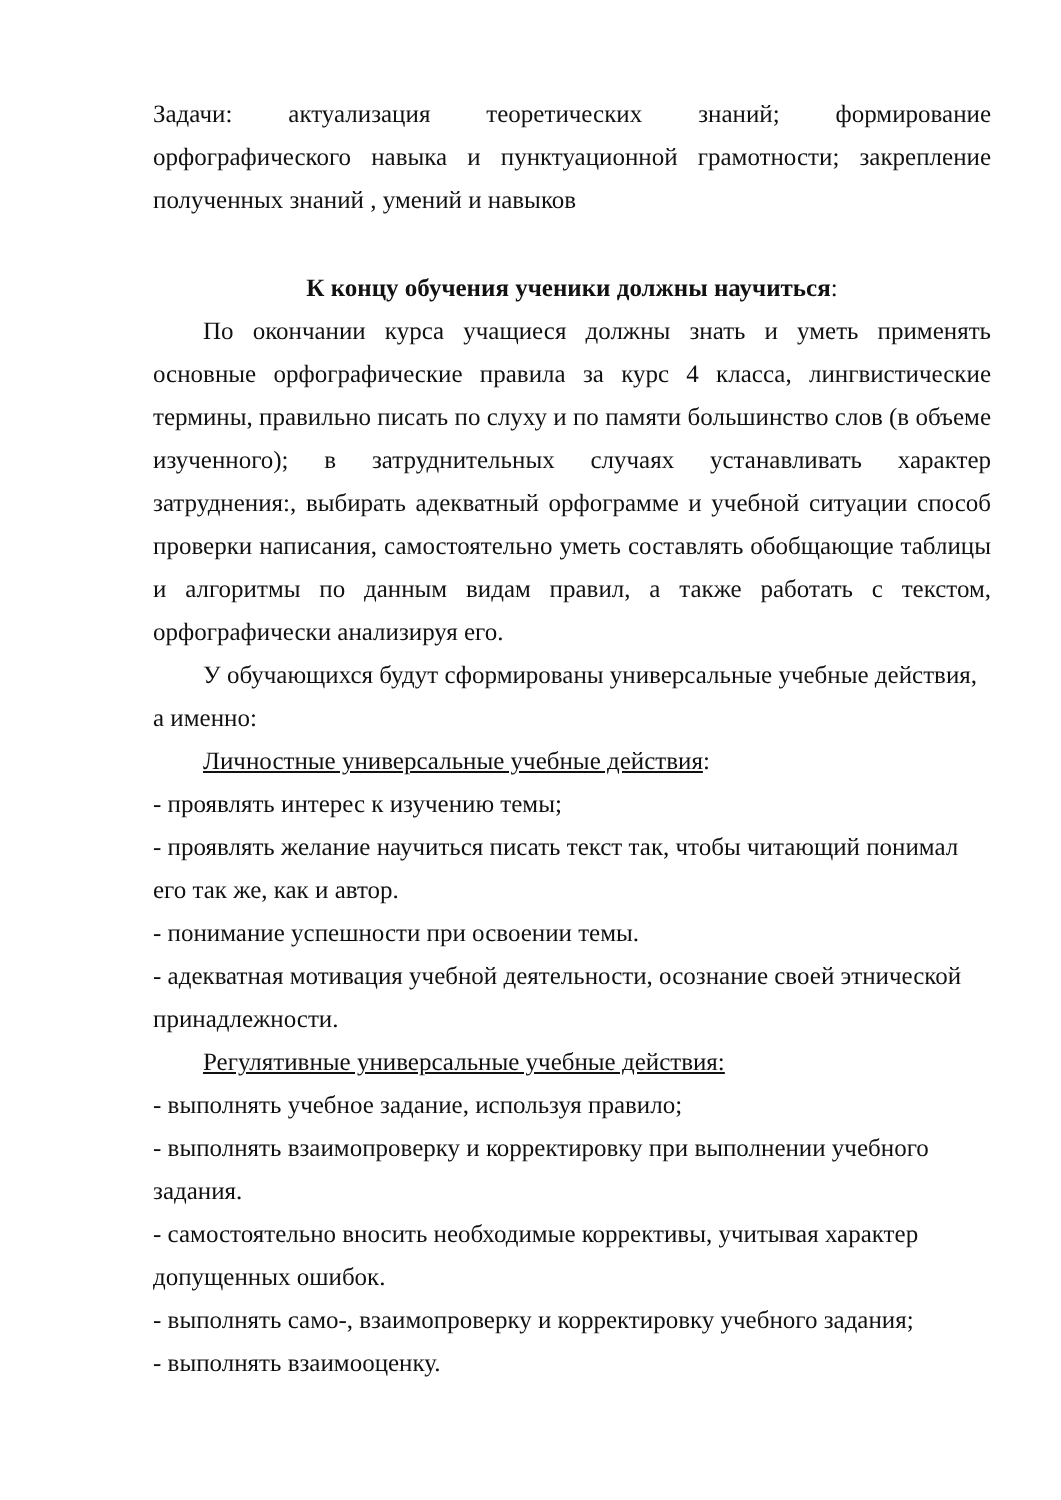Задачи: актуализация теоретических знаний; формирование орфографического навыка и пунктуационной грамотности; закрепление полученных знаний , умений и навыков
К концу обучения ученики должны научиться:
По окончании курса учащиеся должны знать и уметь применять основные орфографические правила за курс 4 класса, лингвистические термины, правильно писать по слуху и по памяти большинство слов (в объеме изученного); в затруднительных случаях устанавливать характер затруднения:, выбирать адекватный орфограмме и учебной ситуации способ проверки написания, самостоятельно уметь составлять обобщающие таблицы и алгоритмы по данным видам правил, а также работать с текстом, орфографически анализируя его.
У обучающихся будут сформированы универсальные учебные действия, а именно:
Личностные универсальные учебные действия:
- проявлять интерес к изучению темы;
- проявлять желание научиться писать текст так, чтобы читающий понимал его так же, как и автор.
- понимание успешности при освоении темы.
- адекватная мотивация учебной деятельности, осознание своей этнической принадлежности.
Регулятивные универсальные учебные действия:
- выполнять учебное задание, используя правило;
- выполнять взаимопроверку и корректировку при выполнении учебного задания.
- самостоятельно вносить необходимые коррективы, учитывая характер допущенных ошибок.
- выполнять само-, взаимопроверку и корректировку учебного задания;
- выполнять взаимооценку.